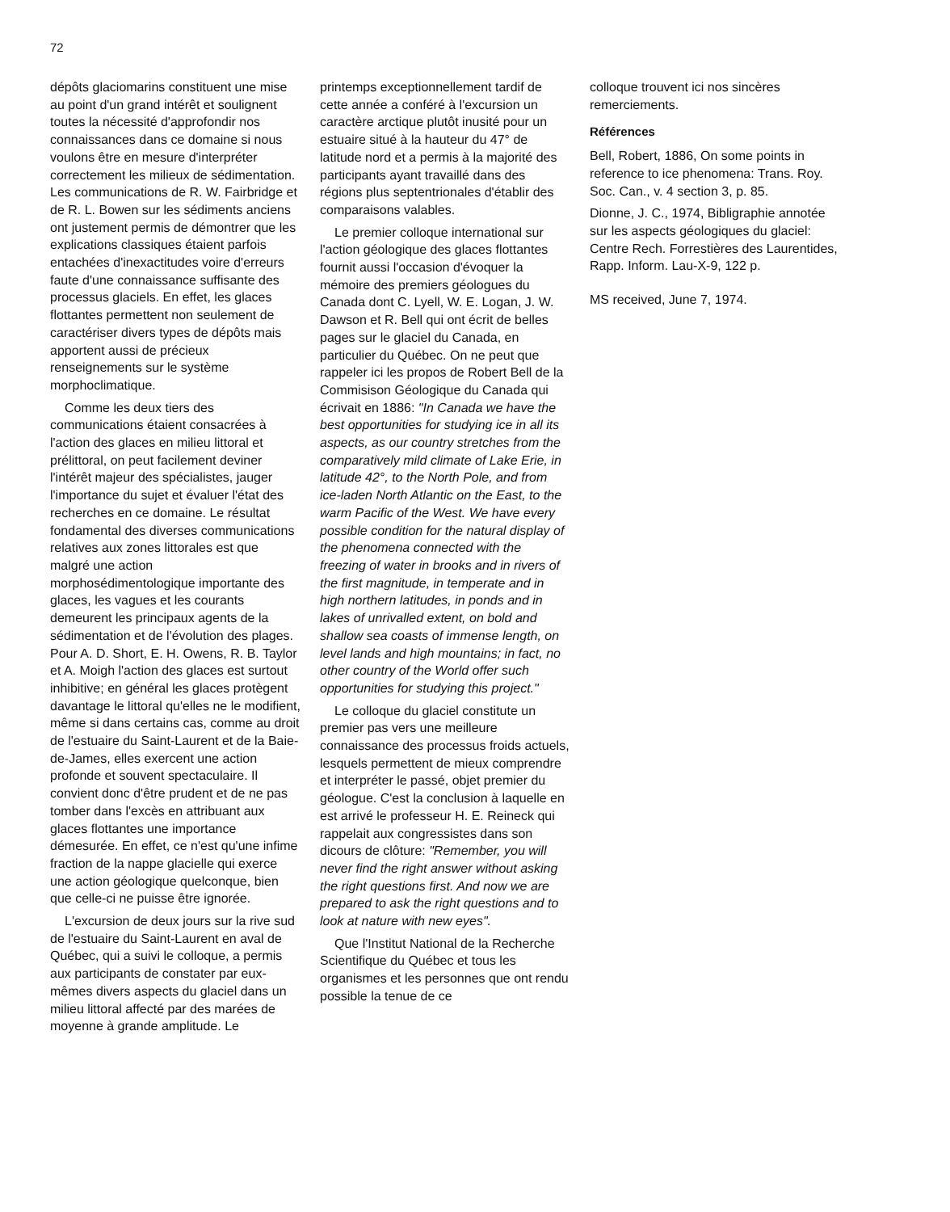72
dépôts glaciomarins constituent une mise au point d'un grand intérêt et soulignent toutes la nécessité d'approfondir nos connaissances dans ce domaine si nous voulons être en mesure d'interpréter correctement les milieux de sédimentation. Les communications de R. W. Fairbridge et de R. L. Bowen sur les sédiments anciens ont justement permis de démontrer que les explications classiques étaient parfois entachées d'inexactitudes voire d'erreurs faute d'une connaissance suffisante des processus glaciels. En effet, les glaces flottantes permettent non seulement de caractériser divers types de dépôts mais apportent aussi de précieux renseignements sur le système morphoclimatique.
Comme les deux tiers des communications étaient consacrées à l'action des glaces en milieu littoral et prélittoral, on peut facilement deviner l'intérêt majeur des spécialistes, jauger l'importance du sujet et évaluer l'état des recherches en ce domaine. Le résultat fondamental des diverses communications relatives aux zones littorales est que malgré une action morphosédimentologique importante des glaces, les vagues et les courants demeurent les principaux agents de la sédimentation et de l'évolution des plages. Pour A. D. Short, E. H. Owens, R. B. Taylor et A. Moigh l'action des glaces est surtout inhibitive; en général les glaces protègent davantage le littoral qu'elles ne le modifient, même si dans certains cas, comme au droit de l'estuaire du Saint-Laurent et de la Baie-de-James, elles exercent une action profonde et souvent spectaculaire. Il convient donc d'être prudent et de ne pas tomber dans l'excès en attribuant aux glaces flottantes une importance démesurée. En effet, ce n'est qu'une infime fraction de la nappe glacielle qui exerce une action géologique quelconque, bien que celle-ci ne puisse être ignorée.
L'excursion de deux jours sur la rive sud de l'estuaire du Saint-Laurent en aval de Québec, qui a suivi le colloque, a permis aux participants de constater par eux-mêmes divers aspects du glaciel dans un milieu littoral affecté par des marées de moyenne à grande amplitude. Le
printemps exceptionnellement tardif de cette année a conféré à l'excursion un caractère arctique plutôt inusité pour un estuaire situé à la hauteur du 47° de latitude nord et a permis à la majorité des participants ayant travaillé dans des régions plus septentrionales d'établir des comparaisons valables.
Le premier colloque international sur l'action géologique des glaces flottantes fournit aussi l'occasion d'évoquer la mémoire des premiers géologues du Canada dont C. Lyell, W. E. Logan, J. W. Dawson et R. Bell qui ont écrit de belles pages sur le glaciel du Canada, en particulier du Québec. On ne peut que rappeler ici les propos de Robert Bell de la Commisison Géologique du Canada qui écrivait en 1886: "In Canada we have the best opportunities for studying ice in all its aspects, as our country stretches from the comparatively mild climate of Lake Erie, in latitude 42°, to the North Pole, and from ice-laden North Atlantic on the East, to the warm Pacific of the West. We have every possible condition for the natural display of the phenomena connected with the freezing of water in brooks and in rivers of the first magnitude, in temperate and in high northern latitudes, in ponds and in lakes of unrivalled extent, on bold and shallow sea coasts of immense length, on level lands and high mountains; in fact, no other country of the World offer such opportunities for studying this project."
Le colloque du glaciel constitute un premier pas vers une meilleure connaissance des processus froids actuels, lesquels permettent de mieux comprendre et interpréter le passé, objet premier du géologue. C'est la conclusion à laquelle en est arrivé le professeur H. E. Reineck qui rappelait aux congressistes dans son dicours de clôture: "Remember, you will never find the right answer without asking the right questions first. And now we are prepared to ask the right questions and to look at nature with new eyes".
Que l'Institut National de la Recherche Scientifique du Québec et tous les organismes et les personnes que ont rendu possible la tenue de ce
colloque trouvent ici nos sincères remerciements.
Références
Bell, Robert, 1886, On some points in reference to ice phenomena: Trans. Roy. Soc. Can., v. 4 section 3, p. 85.
Dionne, J. C., 1974, Bibligraphie annotée sur les aspects géologiques du glaciel: Centre Rech. Forrestières des Laurentides, Rapp. Inform. Lau-X-9, 122 p.
MS received, June 7, 1974.